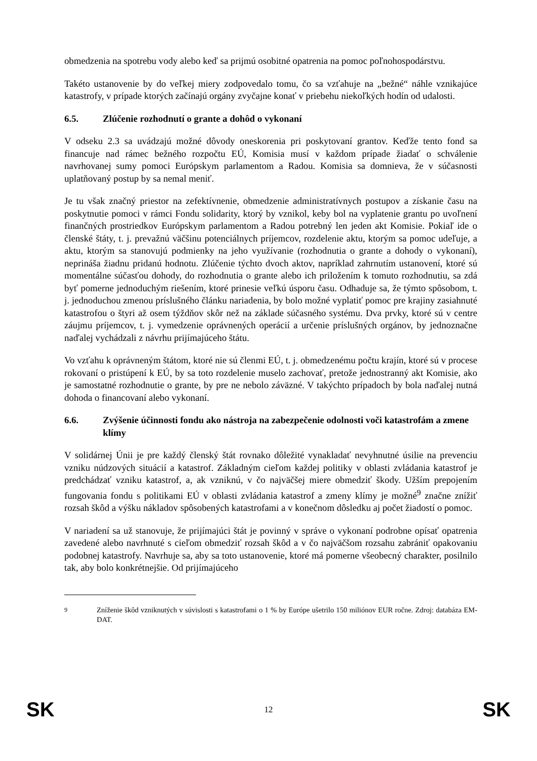obmedzenia na spotrebu vody alebo keď sa prijmú osobitné opatrenia na pomoc poľnohospodárstvu.
Takéto ustanovenie by do veľkej miery zodpovedalo tomu, čo sa vzťahuje na „bežné“ náhle vznikajúce katastrofy, v prípade ktorých začínajú orgány zvyčajne konať v priebehu niekoľkých hodín od udalosti.
6.5. Zlúčenie rozhodnutí o grante a dohôd o vykonaní
V odseku 2.3 sa uvádzajú možné dôvody oneskorenia pri poskytovaní grantov. Keďže tento fond sa financuje nad rámec bežného rozpočtu EÚ, Komisia musí v každom prípade žiadať o schválenie navrhovanej sumy pomoci Európskym parlamentom a Radou. Komisia sa domnieva, že v súčasnosti uplatňovaný postup by sa nemal meniť.
Je tu však značný priestor na zefektívnenie, obmedzenie administratívnych postupov a získanie času na poskytnutie pomoci v rámci Fondu solidarity, ktorý by vznikol, keby bol na vyplatenie grantu po uvoľnení finančných prostriedkov Európskym parlamentom a Radou potrebný len jeden akt Komisie. Pokiaľ ide o členské štáty, t. j. prevažnú väčšinu potenciálnych príjemcov, rozdelenie aktu, ktorým sa pomoc udeľuje, a aktu, ktorým sa stanovujú podmienky na jeho využívanie (rozhodnutia o grante a dohody o vykonaní), neprináša žiadnu pridanú hodnotu. Zlúčenie týchto dvoch aktov, napríklad zahrnutím ustanovení, ktoré sú momentálne súčasťou dohody, do rozhodnutia o grante alebo ich priložením k tomuto rozhodnutiu, sa zdá byť pomerne jednoduchým riešením, ktoré prinesie veľkú úsporu času. Odhaduje sa, že týmto spôsobom, t. j. jednoduchou zmenou príslušného článku nariadenia, by bolo možné vyplatiť pomoc pre krajiny zasiahnuté katastrofou o štyri až osem týždňov skôr než na základe súčasného systému. Dva prvky, ktoré sú v centre záujmu príjemcov, t. j. vymedzenie oprávnených operácií a určenie príslušných orgánov, by jednoznačne naďalej vychádzali z návrhu prijímajúceho štátu.
Vo vzťahu k oprávneným štátom, ktoré nie sú členmi EÚ, t. j. obmedzenému počtu krajín, ktoré sú v procese rokovaní o pristúpení k EÚ, by sa toto rozdelenie muselo zachovať, pretože jednostranný akt Komisie, ako je samostatné rozhodnutie o grante, by pre ne nebolo záväzné. V takýchto prípadoch by bola naďalej nutná dohoda o financovaní alebo vykonaní.
6.6. Zvýšenie účinnosti fondu ako nástroja na zabezpečenie odolnosti voči katastrofám a zmene klímy
V solidárnej Únii je pre každý členský štát rovnako dôležité vynakladať nevyhnutné úsilie na prevenciu vzniku núdzových situácií a katastrof. Základným cieľom každej politiky v oblasti zvládania katastrof je predchádzať vzniku katastrof, a, ak vzniknú, v čo najväčšej miere obmedziť škody. Užším prepojením fungovania fondu s politikami EÚ v oblasti zvládania katastrof a zmeny klímy je možné<sup>9</sup> značne znížiť rozsah škôd a výšku nákladov spôsobených katastrofami a v konečnom dôsledku aj počet žiadostí o pomoc.
V nariadení sa už stanovuje, že prijímajúci štát je povinný v správe o vykonaní podrobne opísať opatrenia zavedené alebo navrhnuté s cieľom obmedziť rozsah škôd a v čo najväčšom rozsahu zabrániť opakovaniu podobnej katastrofy. Navrhuje sa, aby sa toto ustanovenie, ktoré má pomerne všeobecný charakter, posilnilo tak, aby bolo konkrétnejšie. Od prijímajúceho
<sup>9</sup> Zníženie škôd vzniknutých v súvislosti s katastrofami o 1 % by Európe ušetrilo 150 miliónov EUR ročne. Zdroj: databáza EM-DAT.
SK 12 SK